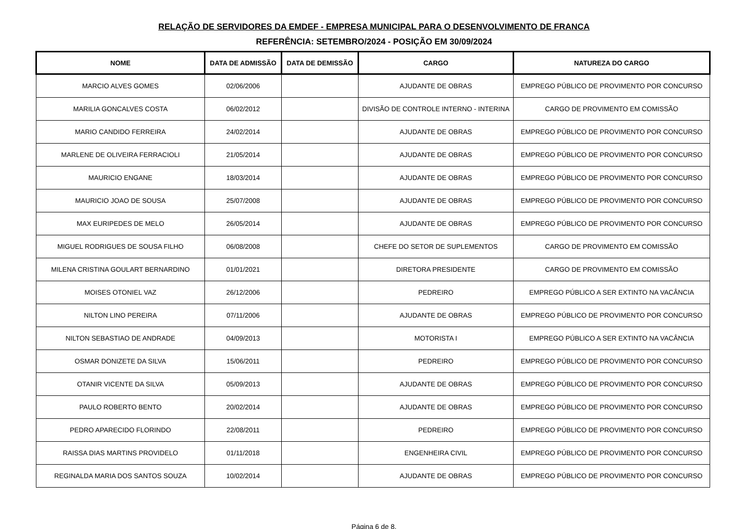RELAÇÃO DE SERVIDORES DA EMDEF - EMPRESA MUNICIPAL PARA O DESENVOLVIMENTO DE FRANCA
REFERÊNCIA: SETEMBRO/2024 - POSIÇÃO EM 30/09/2024
| NOME | DATA DE ADMISSÃO | DATA DE DEMISSÃO | CARGO | NATUREZA DO CARGO |
| --- | --- | --- | --- | --- |
| MARCIO ALVES GOMES | 02/06/2006 | | AJUDANTE DE OBRAS | EMPREGO PÚBLICO DE PROVIMENTO POR CONCURSO |
| MARILIA GONCALVES COSTA | 06/02/2012 | | DIVISÃO DE CONTROLE INTERNO - INTERINA | CARGO DE PROVIMENTO EM COMISSÃO |
| MARIO CANDIDO FERREIRA | 24/02/2014 | | AJUDANTE DE OBRAS | EMPREGO PÚBLICO DE PROVIMENTO POR CONCURSO |
| MARLENE DE OLIVEIRA FERRACIOLI | 21/05/2014 | | AJUDANTE DE OBRAS | EMPREGO PÚBLICO DE PROVIMENTO POR CONCURSO |
| MAURICIO ENGANE | 18/03/2014 | | AJUDANTE DE OBRAS | EMPREGO PÚBLICO DE PROVIMENTO POR CONCURSO |
| MAURICIO JOAO DE SOUSA | 25/07/2008 | | AJUDANTE DE OBRAS | EMPREGO PÚBLICO DE PROVIMENTO POR CONCURSO |
| MAX EURIPEDES DE MELO | 26/05/2014 | | AJUDANTE DE OBRAS | EMPREGO PÚBLICO DE PROVIMENTO POR CONCURSO |
| MIGUEL RODRIGUES DE SOUSA FILHO | 06/08/2008 | | CHEFE DO SETOR DE SUPLEMENTOS | CARGO DE PROVIMENTO EM COMISSÃO |
| MILENA CRISTINA GOULART BERNARDINO | 01/01/2021 | | DIRETORA PRESIDENTE | CARGO DE PROVIMENTO EM COMISSÃO |
| MOISES OTONIEL VAZ | 26/12/2006 | | PEDREIRO | EMPREGO PÚBLICO A SER EXTINTO NA VACÂNCIA |
| NILTON LINO PEREIRA | 07/11/2006 | | AJUDANTE DE OBRAS | EMPREGO PÚBLICO DE PROVIMENTO POR CONCURSO |
| NILTON SEBASTIAO DE ANDRADE | 04/09/2013 | | MOTORISTA I | EMPREGO PÚBLICO A SER EXTINTO NA VACÂNCIA |
| OSMAR DONIZETE DA SILVA | 15/06/2011 | | PEDREIRO | EMPREGO PÚBLICO DE PROVIMENTO POR CONCURSO |
| OTANIR VICENTE DA SILVA | 05/09/2013 | | AJUDANTE DE OBRAS | EMPREGO PÚBLICO DE PROVIMENTO POR CONCURSO |
| PAULO ROBERTO BENTO | 20/02/2014 | | AJUDANTE DE OBRAS | EMPREGO PÚBLICO DE PROVIMENTO POR CONCURSO |
| PEDRO APARECIDO FLORINDO | 22/08/2011 | | PEDREIRO | EMPREGO PÚBLICO DE PROVIMENTO POR CONCURSO |
| RAISSA DIAS MARTINS PROVIDELO | 01/11/2018 | | ENGENHEIRA CIVIL | EMPREGO PÚBLICO DE PROVIMENTO POR CONCURSO |
| REGINALDA MARIA DOS SANTOS SOUZA | 10/02/2014 | | AJUDANTE DE OBRAS | EMPREGO PÚBLICO DE PROVIMENTO POR CONCURSO |
Página 6 de 8.